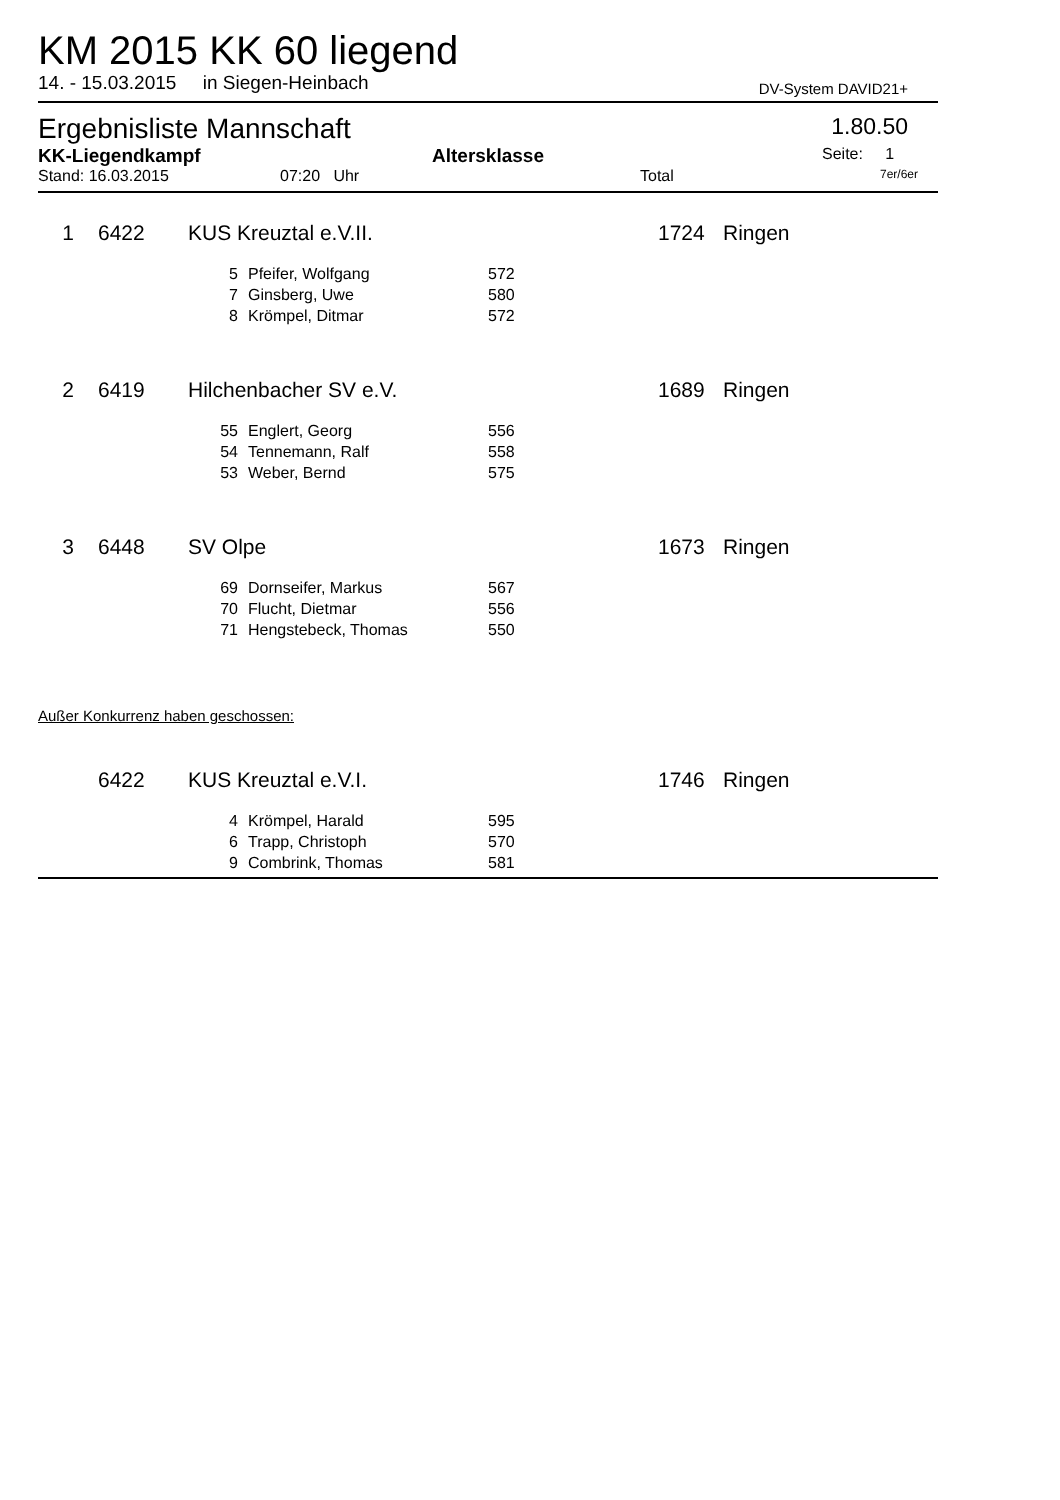KM 2015 KK 60 liegend
14. - 15.03.2015 in Siegen-Heinbach DV-System DAVID21+
Ergebnisliste Mannschaft 1.80.50
KK-Liegendkampf Altersklasse Seite: 1
Stand: 16.03.2015 07:20 Uhr Total 7er/6er
| 1 | 6422 | KUS Kreuztal e.V.II. | | | 1724 | Ringen |
| | | 5 | Pfeifer, Wolfgang | 572 | | |
| | | 7 | Ginsberg, Uwe | 580 | | |
| | | 8 | Krömpel, Ditmar | 572 | | |
| 2 | 6419 | Hilchenbacher SV e.V. | | | 1689 | Ringen |
| | | 55 | Englert, Georg | 556 | | |
| | | 54 | Tennemann, Ralf | 558 | | |
| | | 53 | Weber, Bernd | 575 | | |
| 3 | 6448 | SV Olpe | | | 1673 | Ringen |
| | | 69 | Dornseifer, Markus | 567 | | |
| | | 70 | Flucht, Dietmar | 556 | | |
| | | 71 | Hengstebeck, Thomas | 550 | | |
| Außer Konkurrenz haben geschossen: | | | | | | |
| | 6422 | KUS Kreuztal e.V.I. | | | 1746 | Ringen |
| | | 4 | Krömpel, Harald | 595 | | |
| | | 6 | Trapp, Christoph | 570 | | |
| | | 9 | Combrink, Thomas | 581 | | |